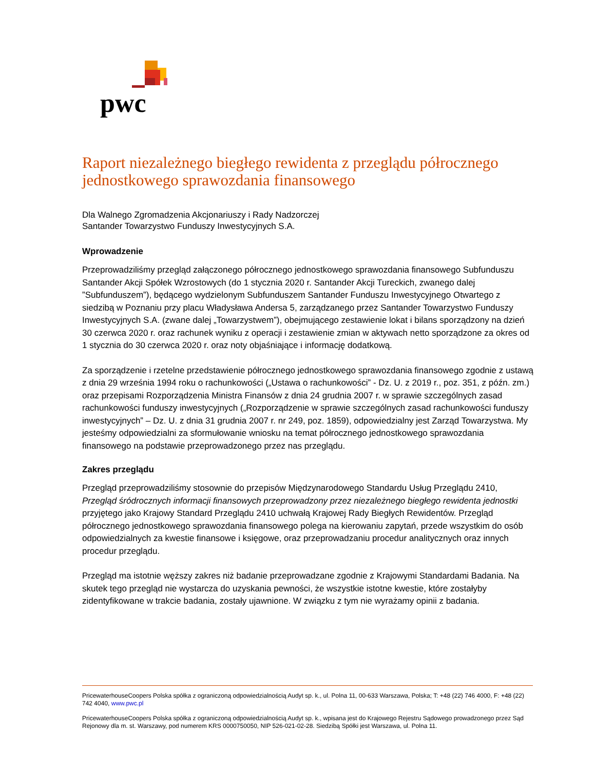pwc
Raport niezależnego biegłego rewidenta z przeglądu półrocznego jednostkowego sprawozdania finansowego
Dla Walnego Zgromadzenia Akcjonariuszy i Rady Nadzorczej
Santander Towarzystwo Funduszy Inwestycyjnych S.A.
Wprowadzenie
Przeprowadziliśmy przegląd załączonego półrocznego jednostkowego sprawozdania finansowego Subfunduszu Santander Akcji Spółek Wzrostowych (do 1 stycznia 2020 r. Santander Akcji Tureckich, zwanego dalej ”Subfunduszem”), będącego wydzielonym Subfunduszem Santander Funduszu Inwestycyjnego Otwartego z siedzibą w Poznaniu przy placu Władysława Andersa 5, zarządzanego przez Santander Towarzystwo Funduszy Inwestycyjnych S.A. (zwane dalej „Towarzystwem”), obejmującego zestawienie lokat i bilans sporządzony na dzień 30 czerwca 2020 r. oraz rachunek wyniku z operacji i zestawienie zmian w aktywach netto sporządzone za okres od 1 stycznia do 30 czerwca 2020 r. oraz noty objaśniające i informację dodatkową.
Za sporządzenie i rzetelne przedstawienie półrocznego jednostkowego sprawozdania finansowego zgodnie z ustawą z dnia 29 września 1994 roku o rachunkowości („Ustawa o rachunkowości” - Dz. U. z 2019 r., poz. 351, z późn. zm.) oraz przepisami Rozporządzenia Ministra Finansów z dnia 24 grudnia 2007 r. w sprawie szczególnych zasad rachunkowości funduszy inwestycyjnych („Rozporządzenie w sprawie szczególnych zasad rachunkowości funduszy inwestycyjnych” – Dz. U. z dnia 31 grudnia 2007 r. nr 249, poz. 1859), odpowiedzialny jest Zarząd Towarzystwa. My jesteśmy odpowiedzialni za sformułowanie wniosku na temat półrocznego jednostkowego sprawozdania finansowego na podstawie przeprowadzonego przez nas przeglądu.
Zakres przeglądu
Przegląd przeprowadziliśmy stosownie do przepisów Międzynarodowego Standardu Usług Przeglądu 2410, Przegląd śródrocznych informacji finansowych przeprowadzony przez niezależnego biegłego rewidenta jednostki przyjętego jako Krajowy Standard Przeglądu 2410 uchwałą Krajowej Rady Biegłych Rewidentów. Przegląd półrocznego jednostkowego sprawozdania finansowego polega na kierowaniu zapytań, przede wszystkim do osób odpowiedzialnych za kwestie finansowe i księgowe, oraz przeprowadzaniu procedur analitycznych oraz innych procedur przeglądu.
Przegląd ma istotnie węższy zakres niż badanie przeprowadzane zgodnie z Krajowymi Standardami Badania. Na skutek tego przegląd nie wystarcza do uzyskania pewności, że wszystkie istotne kwestie, które zostałyby zidentyfikowane w trakcie badania, zostały ujawnione. W związku z tym nie wyrażamy opinii z badania.
PricewaterhouseCoopers Polska spółka z ograniczoną odpowiedzialnością Audyt sp. k., ul. Polna 11, 00-633 Warszawa, Polska; T: +48 (22) 746 4000, F: +48 (22) 742 4040, www.pwc.pl
PricewaterhouseCoopers Polska spółka z ograniczoną odpowiedzialnością Audyt sp. k., wpisana jest do Krajowego Rejestru Sądowego prowadzonego przez Sąd Rejonowy dla m. st. Warszawy, pod numerem KRS 0000750050, NIP 526-021-02-28. Siedzibą Spółki jest Warszawa, ul. Polna 11.